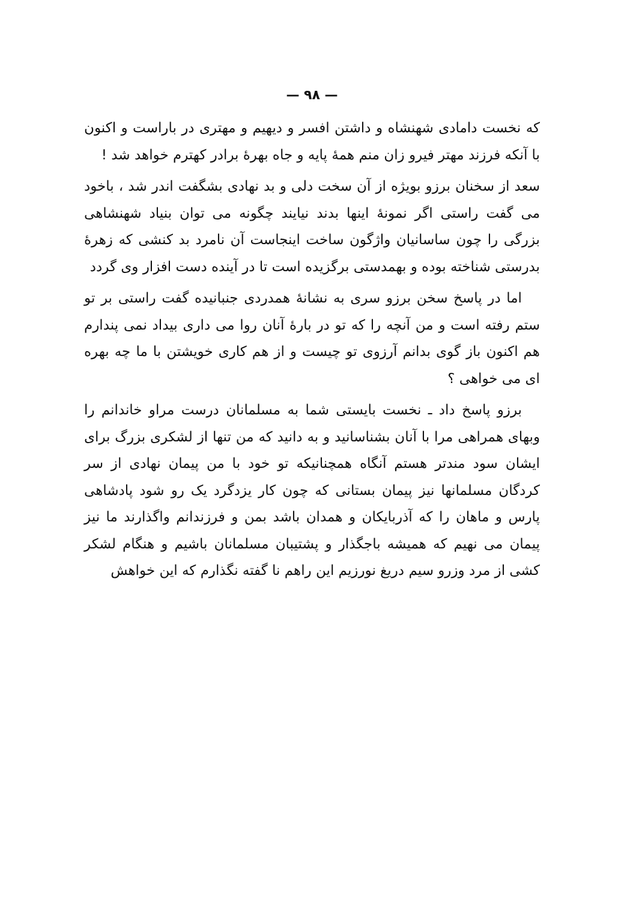— ۹۸ —
که نخست دامادی شهنشاه و داشتن افسر و دیهیم و مهتری در باراست و اکنون با آنکه فرزند مهتر فیرو زان منم همهٔ پایه و جاه بهرهٔ برادر کهترم خواهد شد !
سعد از سخنان برزو بویژه از آن سخت دلی و بد نهادی بشگفت اندر شد ، باخود می گفت راستی اگر نمونهٔ اینها بدند نیایند چگونه می توان بنیاد شهنشاهی بزرگی را چون ساسانیان واژگون ساخت اینجاست آن نامرد بد کنشی که زهرهٔ بدرستی شناخته بوده و بهمدستی برگزیده است تا در آینده دست افزار وی گردد
اما در پاسخ سخن برزو سری به نشانهٔ همدردی جنبانیده گفت راستی بر تو ستم رفته است و من آنچه را که تو در بارهٔ آنان روا می داری بیداد نمی پندارم هم اکنون باز گوی بدانم آرزوی تو چیست و از هم کاری خویشتن با ما چه بهره ای می خواهی ؟
برزو پاسخ داد ـ نخست بایستی شما به مسلمانان درست مراو خاندانم را وبهای همراهی مرا با آنان بشناسانید و به دانید که من تنها از لشکری بزرگ برای ایشان سود مندتر هستم آنگاه همچنانیکه تو خود با من پیمان نهادی از سر کردگان مسلمانها نیز پیمان بستانی که چون کار یزدگرد یک رو شود پادشاهی پارس و ماهان را که آذربایکان و همدان باشد بمن و فرزندانم واگذارند ما نیز پیمان می نهیم که همیشه باجگذار و پشتیبان مسلمانان باشیم و هنگام لشکر کشی از مرد وزرو سیم دریغ نورزیم این راهم نا گفته نگذارم که این خواهش